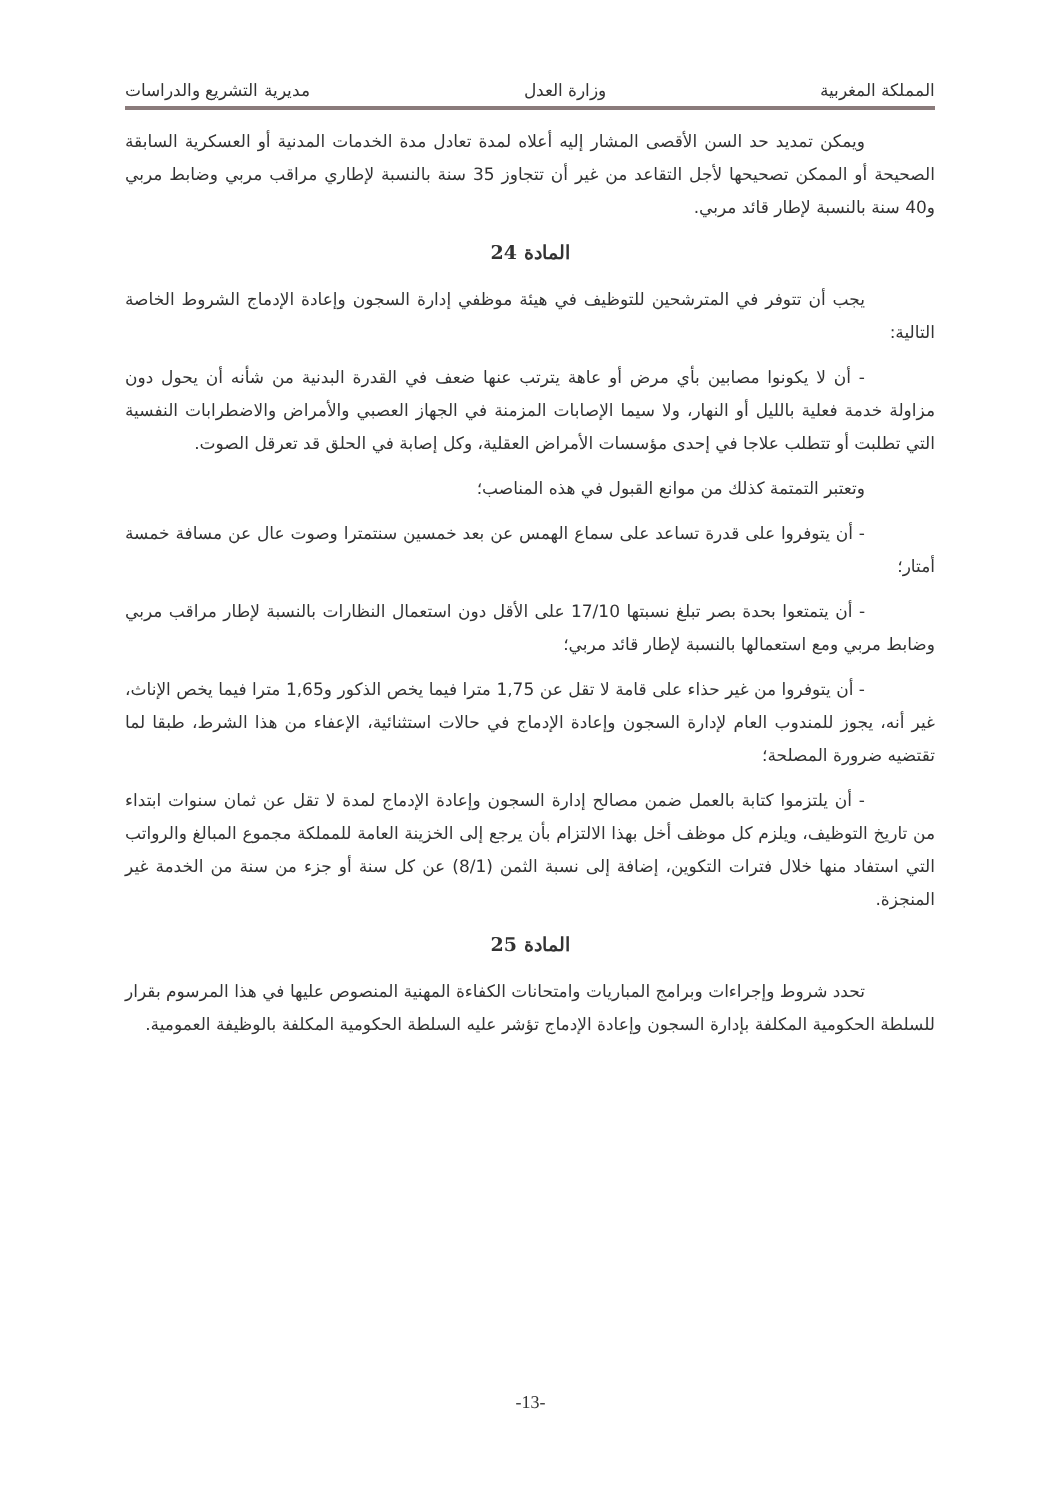المملكة المغربية وزارة العدل مديرية التشريع والدراسات
ويمكن تمديد حد السن الأقصى المشار إليه أعلاه لمدة تعادل مدة الخدمات المدنية أو العسكرية السابقة الصحيحة أو الممكن تصحيحها لأجل التقاعد من غير أن تتجاوز 35 سنة بالنسبة لإطاري مراقب مربي وضابط مربي و40 سنة بالنسبة لإطار قائد مربي.
المادة 24
يجب أن تتوفر في المترشحين للتوظيف في هيئة موظفي إدارة السجون وإعادة الإدماج الشروط الخاصة التالية:
- أن لا يكونوا مصابين بأي مرض أو عاهة يترتب عنها ضعف في القدرة البدنية من شأنه أن يحول دون مزاولة خدمة فعلية بالليل أو النهار، ولا سيما الإصابات المزمنة في الجهاز العصبي والأمراض والاضطرابات النفسية التي تطلبت أو تتطلب علاجا في إحدى مؤسسات الأمراض العقلية، وكل إصابة في الحلق قد تعرقل الصوت.
وتعتبر التمتمة كذلك من موانع القبول في هذه المناصب؛
- أن يتوفروا على قدرة تساعد على سماع الهمس عن بعد خمسين سنتمترا وصوت عال عن مسافة خمسة أمتار؛
- أن يتمتعوا بحدة بصر تبلغ نسبتها 17/10 على الأقل دون استعمال النظارات بالنسبة لإطار مراقب مربي وضابط مربي ومع استعمالها بالنسبة لإطار قائد مربي؛
- أن يتوفروا من غير حذاء على قامة لا تقل عن 1,75 مترا فيما يخص الذكور و1,65 مترا فيما يخص الإناث، غير أنه، يجوز للمندوب العام لإدارة السجون وإعادة الإدماج في حالات استثنائية، الإعفاء من هذا الشرط، طبقا لما تقتضيه ضرورة المصلحة؛
- أن يلتزموا كتابة بالعمل ضمن مصالح إدارة السجون وإعادة الإدماج لمدة لا تقل عن ثمان سنوات ابتداء من تاريخ التوظيف، ويلزم كل موظف أخل بهذا الالتزام بأن يرجع إلى الخزينة العامة للمملكة مجموع المبالغ والرواتب التي استفاد منها خلال فترات التكوين، إضافة إلى نسبة الثمن (8/1) عن كل سنة أو جزء من سنة من الخدمة غير المنجزة.
المادة 25
تحدد شروط وإجراءات وبرامج المباريات وامتحانات الكفاءة المهنية المنصوص عليها في هذا المرسوم بقرار للسلطة الحكومية المكلفة بإدارة السجون وإعادة الإدماج تؤشر عليه السلطة الحكومية المكلفة بالوظيفة العمومية.
-13-